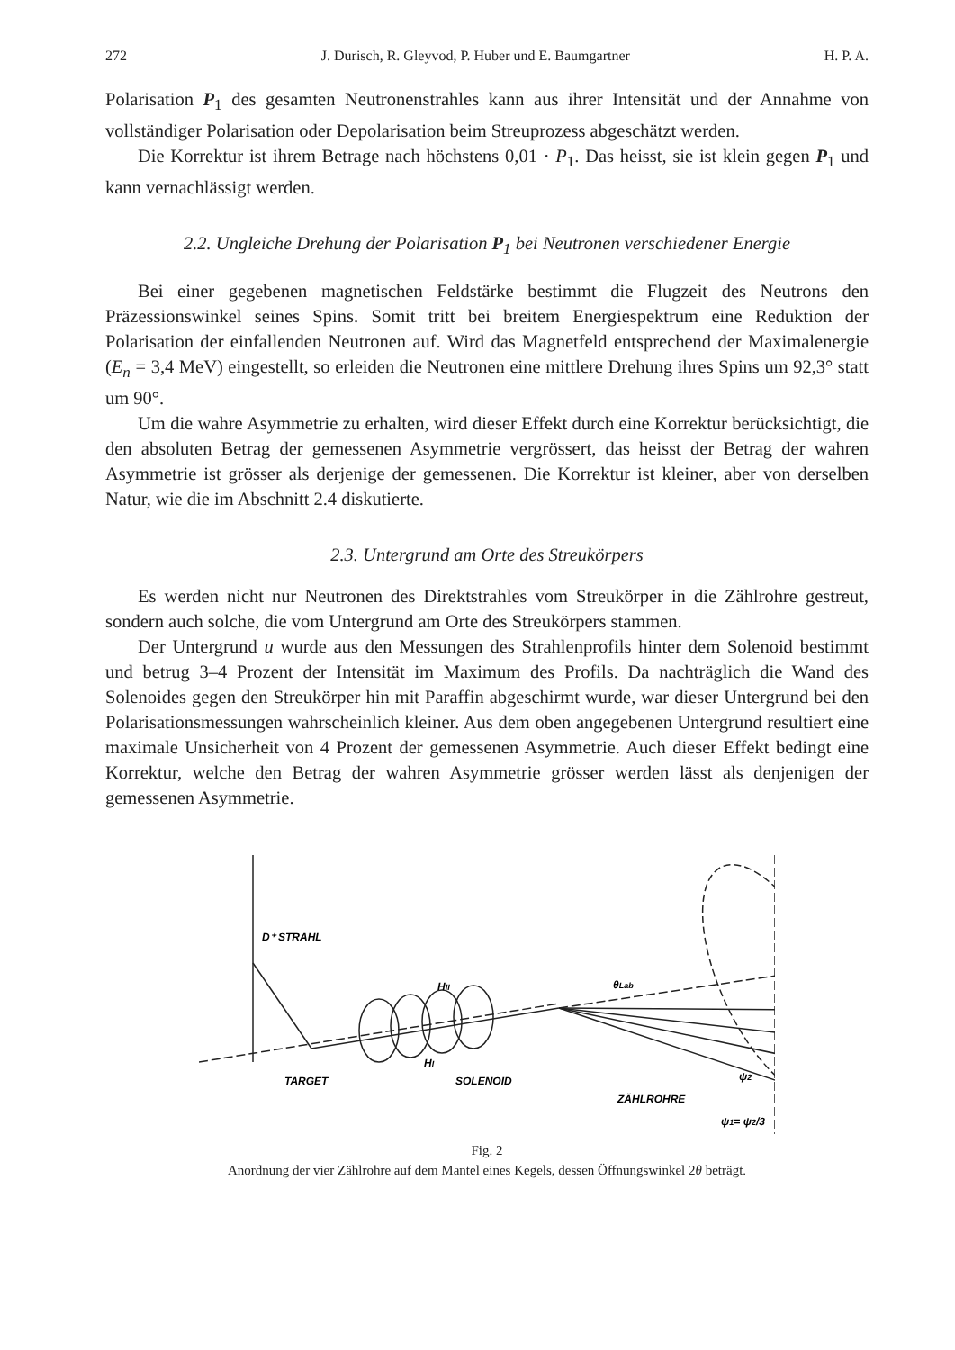272 J. Durisch, R. Gleyvod, P. Huber und E. Baumgartner H. P. A.
Polarisation P<sub>1</sub> des gesamten Neutronenstrahles kann aus ihrer Intensität und der Annahme von vollständiger Polarisation oder Depolarisation beim Streuprozess abgeschätzt werden.
Die Korrektur ist ihrem Betrage nach höchstens 0,01 · P<sub>1</sub>. Das heisst, sie ist klein gegen P<sub>1</sub> und kann vernachlässigt werden.
2.2. Ungleiche Drehung der Polarisation P<sub>1</sub> bei Neutronen verschiedener Energie
Bei einer gegebenen magnetischen Feldstärke bestimmt die Flugzeit des Neutrons den Präzessionswinkel seines Spins. Somit tritt bei breitem Energiespektrum eine Reduktion der Polarisation der einfallenden Neutronen auf. Wird das Magnetfeld entsprechend der Maximalenergie (E<sub>n</sub> = 3,4 MeV) eingestellt, so erleiden die Neutronen eine mittlere Drehung ihres Spins um 92,3° statt um 90°.
Um die wahre Asymmetrie zu erhalten, wird dieser Effekt durch eine Korrektur berücksichtigt, die den absoluten Betrag der gemessenen Asymmetrie vergrössert, das heisst der Betrag der wahren Asymmetrie ist grösser als derjenige der gemessenen. Die Korrektur ist kleiner, aber von derselben Natur, wie die im Abschnitt 2.4 diskutierte.
2.3. Untergrund am Orte des Streukörpers
Es werden nicht nur Neutronen des Direktstrahles vom Streukörper in die Zählrohre gestreut, sondern auch solche, die vom Untergrund am Orte des Streukörpers stammen.
Der Untergrund u wurde aus den Messungen des Strahlenprofils hinter dem Solenoid bestimmt und betrug 3–4 Prozent der Intensität im Maximum des Profils. Da nachträglich die Wand des Solenoides gegen den Streukörper hin mit Paraffin abgeschirmt wurde, war dieser Untergrund bei den Polarisationsmessungen wahrscheinlich kleiner. Aus dem oben angegebenen Untergrund resultiert eine maximale Unsicherheit von 4 Prozent der gemessenen Asymmetrie. Auch dieser Effekt bedingt eine Korrektur, welche den Betrag der wahren Asymmetrie grösser werden lässt als denjenigen der gemessenen Asymmetrie.
D⁺ STRAHL
TARGET
SOLENOID
ZÄHLROHRE
HII
HI
θLab
ψ2
ψ1= ψ2/3
Fig. 2
Anordnung der vier Zählrohre auf dem Mantel eines Kegels, dessen Öffnungswinkel 2θ beträgt.